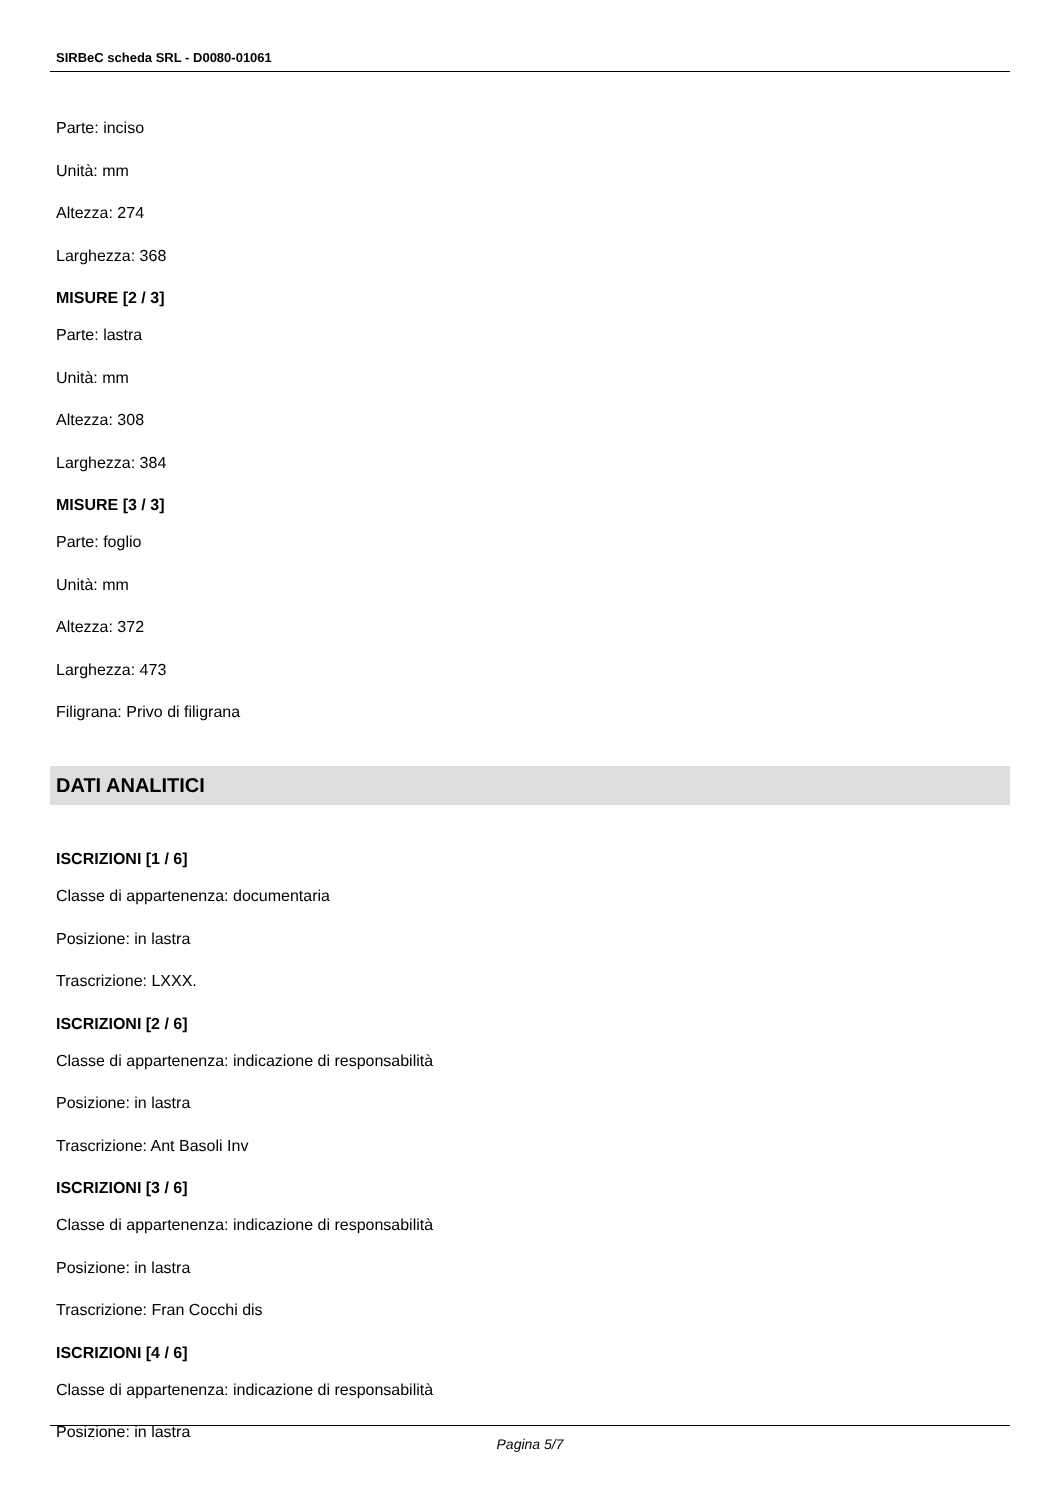SIRBeC scheda SRL - D0080-01061
Parte: inciso
Unità: mm
Altezza: 274
Larghezza: 368
MISURE [2 / 3]
Parte: lastra
Unità: mm
Altezza: 308
Larghezza: 384
MISURE [3 / 3]
Parte: foglio
Unità: mm
Altezza: 372
Larghezza: 473
Filigrana: Privo di filigrana
DATI ANALITICI
ISCRIZIONI [1 / 6]
Classe di appartenenza: documentaria
Posizione: in lastra
Trascrizione: LXXX.
ISCRIZIONI [2 / 6]
Classe di appartenenza: indicazione di responsabilità
Posizione: in lastra
Trascrizione: Ant Basoli Inv
ISCRIZIONI [3 / 6]
Classe di appartenenza: indicazione di responsabilità
Posizione: in lastra
Trascrizione: Fran Cocchi dis
ISCRIZIONI [4 / 6]
Classe di appartenenza: indicazione di responsabilità
Posizione: in lastra
Pagina 5/7